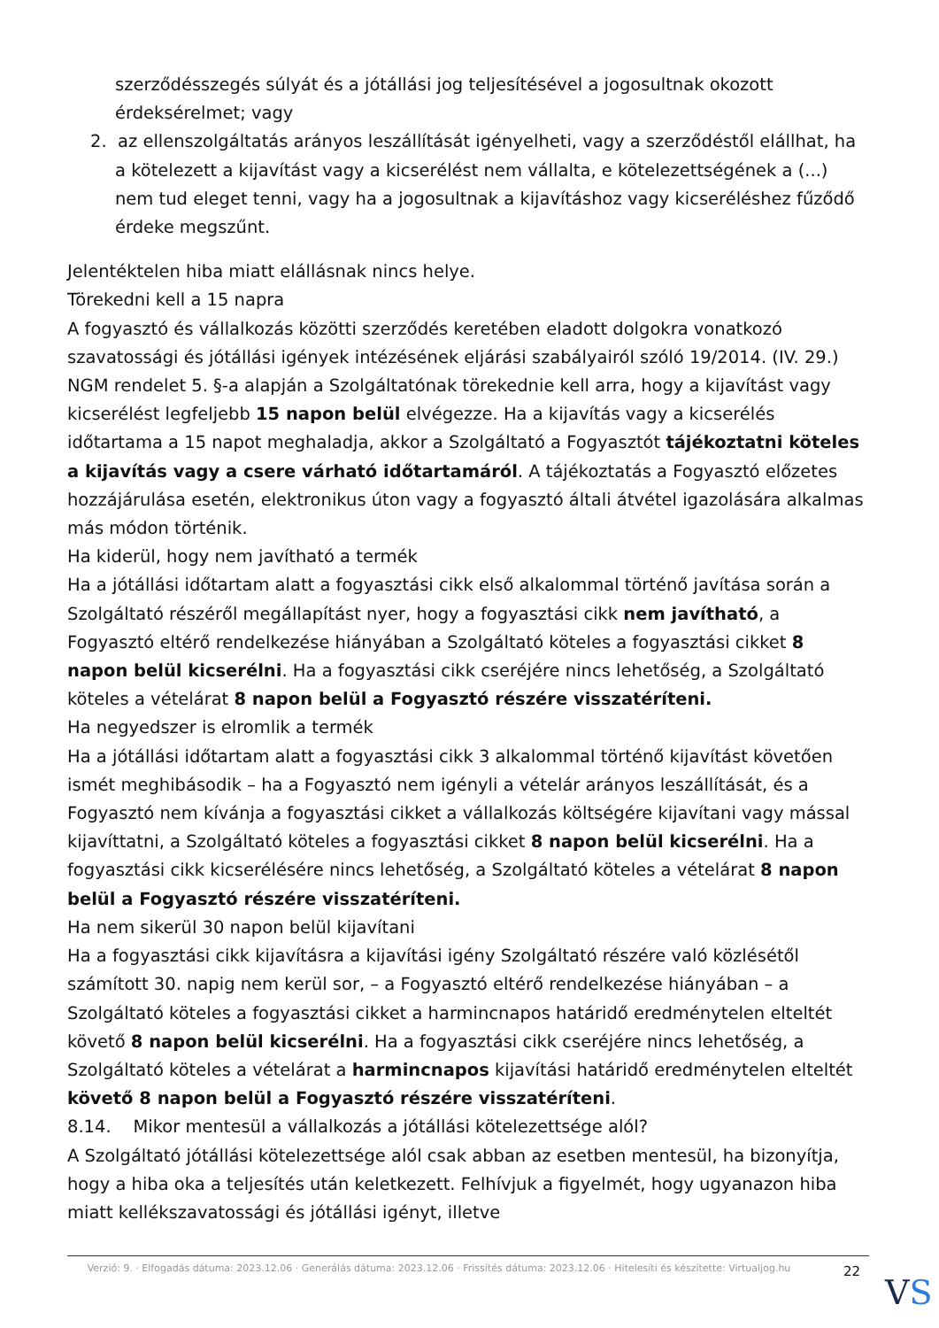szerződésszegés súlyát és a jótállási jog teljesítésével a jogosultnak okozott érdeksérelmet; vagy
2. az ellenszolgáltatás arányos leszállítását igényelheti, vagy a szerződéstől elállhat, ha a kötelezett a kijavítást vagy a kicserélést nem vállalta, e kötelezettségének a (...) nem tud eleget tenni, vagy ha a jogosultnak a kijavításhoz vagy kicseréléshez fűződő érdeke megszűnt.
Jelentéktelen hiba miatt elállásnak nincs helye.
Törekedni kell a 15 napra
A fogyasztó és vállalkozás közötti szerződés keretében eladott dolgokra vonatkozó szavatossági és jótállási igények intézésének eljárási szabályairól szóló 19/2014. (IV. 29.) NGM rendelet 5. §-a alapján a Szolgáltatónak törekednie kell arra, hogy a kijavítást vagy kicserélést legfeljebb 15 napon belül elvégezze. Ha a kijavítás vagy a kicserélés időtartama a 15 napot meghaladja, akkor a Szolgáltató a Fogyasztót tájékoztatni köteles a kijavítás vagy a csere várható időtartamáról. A tájékoztatás a Fogyasztó előzetes hozzájárulása esetén, elektronikus úton vagy a fogyasztó általi átvétel igazolására alkalmas más módon történik.
Ha kiderül, hogy nem javítható a termék
Ha a jótállási időtartam alatt a fogyasztási cikk első alkalommal történő javítása során a Szolgáltató részéről megállapítást nyer, hogy a fogyasztási cikk nem javítható, a Fogyasztó eltérő rendelkezése hiányában a Szolgáltató köteles a fogyasztási cikket 8 napon belül kicserélni. Ha a fogyasztási cikk cseréjére nincs lehetőség, a Szolgáltató köteles a vételárat 8 napon belül a Fogyasztó részére visszatéríteni.
Ha negyedszer is elromlik a termék
Ha a jótállási időtartam alatt a fogyasztási cikk 3 alkalommal történő kijavítást követően ismét meghibásodik – ha a Fogyasztó nem igényli a vételár arányos leszállítását, és a Fogyasztó nem kívánja a fogyasztási cikket a vállalkozás költségére kijavítani vagy mással kijavíttatni, a Szolgáltató köteles a fogyasztási cikket 8 napon belül kicserélni. Ha a fogyasztási cikk kicserélésére nincs lehetőség, a Szolgáltató köteles a vételárat 8 napon belül a Fogyasztó részére visszatéríteni.
Ha nem sikerül 30 napon belül kijavítani
Ha a fogyasztási cikk kijavításra a kijavítási igény Szolgáltató részére való közlésétől számított 30. napig nem kerül sor, – a Fogyasztó eltérő rendelkezése hiányában – a Szolgáltató köteles a fogyasztási cikket a harmincnapos határidő eredménytelen elteltét követő 8 napon belül kicserélni. Ha a fogyasztási cikk cseréjére nincs lehetőség, a Szolgáltató köteles a vételárat a harmincnapos kijavítási határidő eredménytelen elteltét követő 8 napon belül a Fogyasztó részére visszatéríteni.
8.14. Mikor mentesül a vállalkozás a jótállási kötelezettsége alól?
A Szolgáltató jótállási kötelezettsége alól csak abban az esetben mentesül, ha bizonyítja, hogy a hiba oka a teljesítés után keletkezett. Felhívjuk a figyelmét, hogy ugyanazon hiba miatt kellékszavatossági és jótállási igényt, illetve
Verzió: 9. · Elfogadás dátuma: 2023.12.06 · Generálás dátuma: 2023.12.06 · Frissítés dátuma: 2023.12.06 · Hitelesíti és készítette: Virtualjog.hu
22
VS